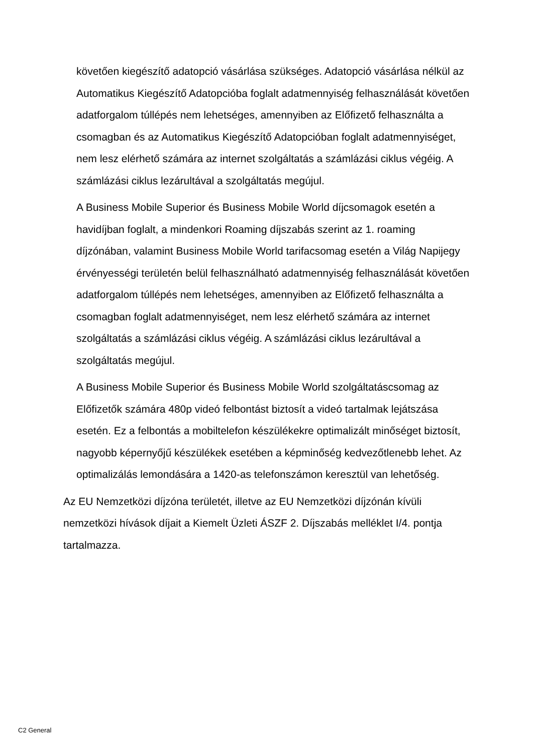követően kiegészítő adatopció vásárlása szükséges. Adatopció vásárlása nélkül az Automatikus Kiegészítő Adatopcióba foglalt adatmennyiség felhasználását követően adatforgalom túllépés nem lehetséges, amennyiben az Előfizető felhasználta a csomagban és az Automatikus Kiegészítő Adatopcióban foglalt adatmennyiséget, nem lesz elérhető számára az internet szolgáltatás a számlázási ciklus végéig. A számlázási ciklus lezárultával a szolgáltatás megújul.
A Business Mobile Superior és Business Mobile World díjcsomagok esetén a havidíjban foglalt, a mindenkori Roaming díjszabás szerint az 1. roaming díjzónában, valamint Business Mobile World tarifacsomag esetén a Világ Napijegy érvényességi területén belül felhasználható adatmennyiség felhasználását követően adatforgalom túllépés nem lehetséges, amennyiben az Előfizető felhasználta a csomagban foglalt adatmennyiséget, nem lesz elérhető számára az internet szolgáltatás a számlázási ciklus végéig. A számlázási ciklus lezárultával a szolgáltatás megújul.
A Business Mobile Superior és Business Mobile World szolgáltatáscsomag az Előfizetők számára 480p videó felbontást biztosít a videó tartalmak lejátszása esetén. Ez a felbontás a mobiltelefon készülékekre optimalizált minőséget biztosít, nagyobb képernyőjű készülékek esetében a képminőség kedvezőtlenebb lehet. Az optimalizálás lemondására a 1420-as telefonszámon keresztül van lehetőség.
Az EU Nemzetközi díjzóna területét, illetve az EU Nemzetközi díjzónán kívüli nemzetközi hívások díjait a Kiemelt Üzleti ÁSZF 2. Díjszabás melléklet I/4. pontja tartalmazza.
C2 General